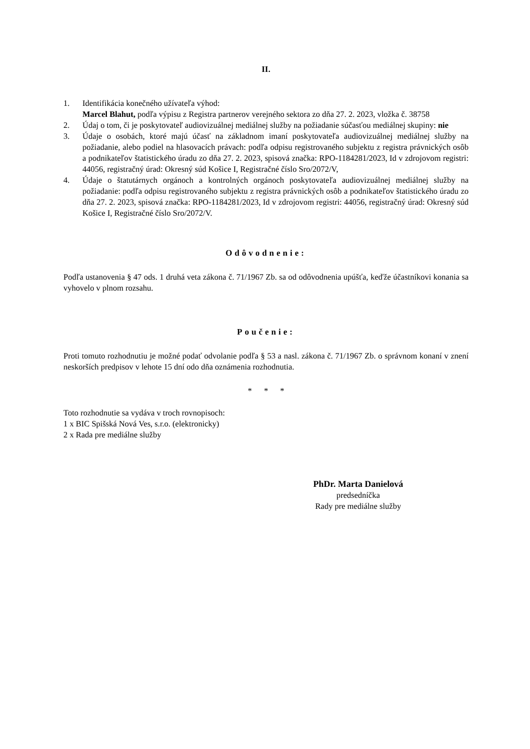II.
1. Identifikácia konečného užívateľa výhod:
Marcel Blahut, podľa výpisu z Registra partnerov verejného sektora zo dňa 27. 2. 2023, vložka č. 38758
2. Údaj o tom, či je poskytovateľ audiovizuálnej mediálnej služby na požiadanie súčasťou mediálnej skupiny: nie
3. Údaje o osobách, ktoré majú účasť na základnom imaní poskytovateľa audiovizuálnej mediálnej služby na požiadanie, alebo podiel na hlasovacích právach: podľa odpisu registrovaného subjektu z registra právnických osôb a podnikateľov štatistického úradu zo dňa 27. 2. 2023, spisová značka: RPO-1184281/2023, Id v zdrojovom registri: 44056, registračný úrad: Okresný súd Košice I, Registračné číslo Sro/2072/V,
4. Údaje o štatutárnych orgánoch a kontrolných orgánoch poskytovateľa audiovizuálnej mediálnej služby na požiadanie: podľa odpisu registrovaného subjektu z registra právnických osôb a podnikateľov štatistického úradu zo dňa 27. 2. 2023, spisová značka: RPO-1184281/2023, Id v zdrojovom registri: 44056, registračný úrad: Okresný súd Košice I, Registračné číslo Sro/2072/V.
Odôvodnenie:
Podľa ustanovenia § 47 ods. 1 druhá veta zákona č. 71/1967 Zb. sa od odôvodnenia upúšťa, keďže účastníkovi konania sa vyhovelo v plnom rozsahu.
Poučenie:
Proti tomuto rozhodnutiu je možné podať odvolanie podľa § 53 a nasl. zákona č. 71/1967 Zb. o správnom konaní v znení neskorších predpisov v lehote 15 dní odo dňa oznámenia rozhodnutia.
* * *
Toto rozhodnutie sa vydáva v troch rovnopisoch:
1 x BIC Spišská Nová Ves, s.r.o. (elektronicky)
2 x Rada pre mediálne služby
PhDr. Marta Danielová
predsedníčka
Rady pre mediálne služby